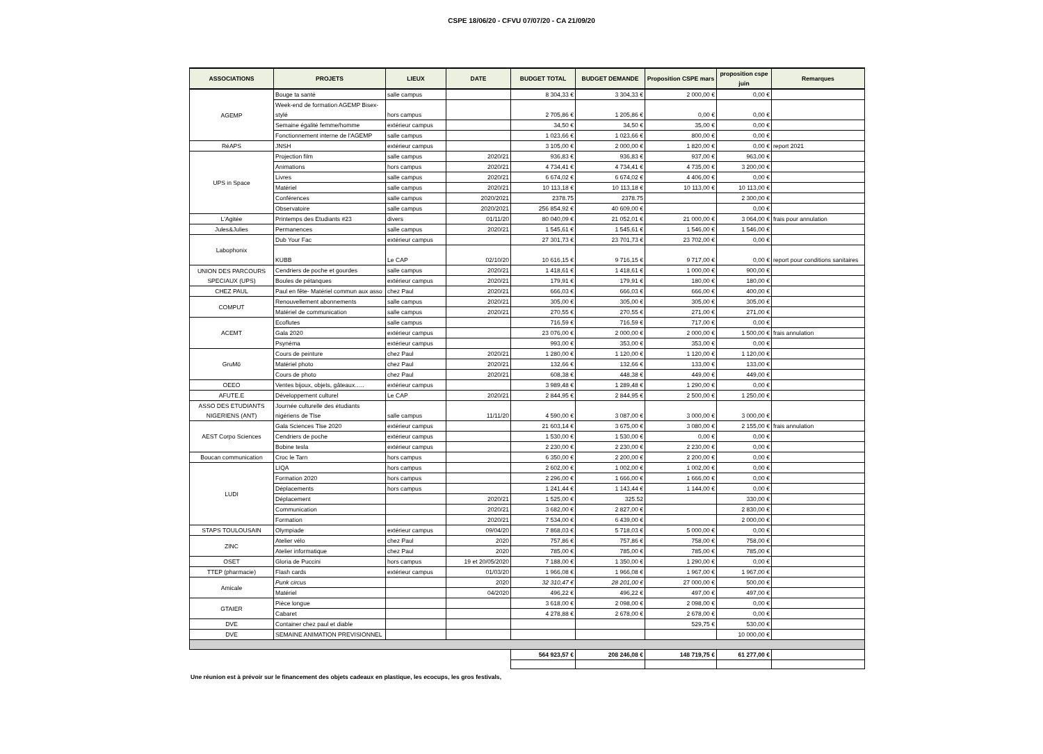CSPE 18/06/20 - CFVU 07/07/20 - CA 21/09/20
| ASSOCIATIONS | PROJETS | LIEUX | DATE | BUDGET TOTAL | BUDGET DEMANDE | Proposition CSPE mars | proposition cspe juin | Remarques |
| --- | --- | --- | --- | --- | --- | --- | --- | --- |
| AGEMP | Bouge ta santé | salle campus | | 8 304,33 € | 3 304,33 € | 2 000,00 € | 0,00 € | |
| | Week-end de formation AGEMP Bisex-stylé | hors campus | | 2 705,86 € | 1 205,86 € | 0,00 € | 0,00 € | |
| | Semaine égalité femme/homme | extérieur campus | | 34,50 € | 34,50 € | 35,00 € | 0,00 € | |
| | Fonctionnement interne de l'AGEMP | salle campus | | 1 023,66 € | 1 023,66 € | 800,00 € | 0,00 € | |
| RéAPS | JNSH | extérieur campus | | 3 105,00 € | 2 000,00 € | 1 820,00 € | 0,00 € | report 2021 |
| UPS in Space | Projection film | salle campus | 2020/21 | 936,83 € | 936,83 € | 937,00 € | 963,00 € | |
| | Animations | hors campus | 2020/21 | 4 734,41 € | 4 734,41 € | 4 735,00 € | 3 200,00 € | |
| | Livres | salle campus | 2020/21 | 6 674,02 € | 6 674,02 € | 4 406,00 € | 0,00 € | |
| | Matériel | salle campus | 2020/21 | 10 113,18 € | 10 113,18 € | 10 113,00 € | 10 113,00 € | |
| | Conférences | salle campus | 2020/2021 | 2378.75 | 2378.75 | | 2 300,00 € | |
| | Observatoire | salle campus | 2020/2021 | 256 854,92 € | 40 609,00 € | | 0,00 € | |
| L'Agitée | Printemps des Etudiants #23 | divers | 01/11/20 | 80 040,09 € | 21 052,01 € | 21 000,00 € | 3 064,00 € | frais pour annulation |
| Jules&Julies | Permanences | salle campus | 2020/21 | 1 545,61 € | 1 545,61 € | 1 546,00 € | 1 546,00 € | |
| Labophonix | Dub Your Fac | extérieur campus | | 27 301,73 € | 23 701,73 € | 23 702,00 € | 0,00 € | |
| | KUBB | Le CAP | 02/10/20 | 10 616,15 € | 9 716,15 € | 9 717,00 € | 0,00 € | report pour conditions sanitaires |
| UNION DES PARCOURS SPECIAUX (UPS) | Cendriers de poche et gourdes | salle campus | 2020/21 | 1 418,61 € | 1 418,61 € | 1 000,00 € | 900,00 € | |
| | Boules de pétanques | extérieur campus | 2020/21 | 179,91 € | 179,91 € | 180,00 € | 180,00 € | |
| CHEZ PAUL | Paul en fête- Matériel commun aux asso | chez Paul | 2020/21 | 666,03 € | 666,03 € | 666,00 € | 400,00 € | |
| COMPUT | Renouvellement abonnements | salle campus | 2020/21 | 305,00 € | 305,00 € | 305,00 € | 305,00 € | |
| | Matériel de communication | salle campus | 2020/21 | 270,55 € | 270,55 € | 271,00 € | 271,00 € | |
| ACEMT | Ecoflutes | salle campus | | 716,59 € | 716,59 € | 717,00 € | 0,00 € | |
| | Gala 2020 | extérieur campus | | 23 076,00 € | 2 000,00 € | 2 000,00 € | 1 500,00 € | frais annulation |
| | Psynéma | extérieur campus | | 993,00 € | 353,00 € | 353,00 € | 0,00 € | |
| GruMö | Cours de peinture | chez Paul | 2020/21 | 1 280,00 € | 1 120,00 € | 1 120,00 € | 1 120,00 € | |
| | Matériel photo | chez Paul | 2020/21 | 132,66 € | 132,66 € | 133,00 € | 133,00 € | |
| | Cours de photo | chez Paul | 2020/21 | 608,38 € | 448,38 € | 449,00 € | 449,00 € | |
| OEEO | Ventes bijoux, objets, gâteaux….. | extérieur campus | | 3 989,48 € | 1 289,48 € | 1 290,00 € | 0,00 € | |
| AFUTE.E | Développement culturel | Le CAP | 2020/21 | 2 844,95 € | 2 844,95 € | 2 500,00 € | 1 250,00 € | |
| ASSO DES ETUDIANTS NIGERIENS (ANT) | Journée culturelle des étudiants nigériens de Tlse | salle campus | 11/11/20 | 4 590,00 € | 3 087,00 € | 3 000,00 € | 3 000,00 € | |
| AEST Corpo Sciences | Gala Sciences Tlse 2020 | extérieur campus | | 21 603,14 € | 3 675,00 € | 3 080,00 € | 2 155,00 € | frais annulation |
| | Cendriers de poche | extérieur campus | | 1 530,00 € | 1 530,00 € | 0,00 € | 0,00 € | |
| | Bobine tesla | extérieur campus | | 2 230,00 € | 2 230,00 € | 2 230,00 € | 0,00 € | |
| Boucan communication | Croc le Tarn | hors campus | | 6 350,00 € | 2 200,00 € | 2 200,00 € | 0,00 € | |
| LUDI | LIQA | hors campus | | 2 602,00 € | 1 002,00 € | 1 002,00 € | 0,00 € | |
| | Formation 2020 | hors campus | | 2 296,00 € | 1 666,00 € | 1 666,00 € | 0,00 € | |
| | Déplacements | hors campus | | 1 241,44 € | 1 143,44 € | 1 144,00 € | 0,00 € | |
| | Déplacement | | 2020/21 | 1 525,00 € | 325.52 | | 330,00 € | |
| | Communication | | 2020/21 | 3 682,00 € | 2 827,00 € | | 2 830,00 € | |
| | Formation | | 2020/21 | 7 534,00 € | 6 439,00 € | | 2 000,00 € | |
| STAPS TOULOUSAIN | Olympiade | extérieur campus | 09/04/20 | 7 868,03 € | 5 718,03 € | 5 000,00 € | 0,00 € | |
| ZINC | Atelier vélo | chez Paul | 2020 | 757,86 € | 757,86 € | 758,00 € | 758,00 € | |
| | Atelier informatique | chez Paul | 2020 | 785,00 € | 785,00 € | 785,00 € | 785,00 € | |
| OSET | Gloria de Puccini | hors campus | 19 et 20/05/2020 | 7 188,00 € | 1 350,00 € | 1 290,00 € | 0,00 € | |
| TTEP (pharmacie) | Flash cards | extérieur campus | 01/03/20 | 1 966,08 € | 1 966,08 € | 1 967,00 € | 1 967,00 € | |
| Amicale | Punk circus | | 2020 | 32 310,47 € | 28 201,00 € | 27 000,00 € | 500,00 € | |
| | Matériel | | 04/2020 | 496,22 € | 496,22 € | 497,00 € | 497,00 € | |
| GTAIER | Pièce longue | | | 3 618,00 € | 2 098,00 € | 2 098,00 € | 0,00 € | |
| | Cabaret | | | 4 278,88 € | 2 678,00 € | 2 678,00 € | 0,00 € | |
| DVE | Container chez paul et diable | | | | | 529,75 € | 530,00 € | |
| DVE | SEMAINE ANIMATION PREVISIONNEL | | | | | | 10 000,00 € | |
| | | | | 564 923,57 € | 208 246,08 € | 148 719,75 € | 61 277,00 € | |
Une réunion est à prévoir sur le financement des objets cadeaux en plastique, les ecocups, les gros festivals,